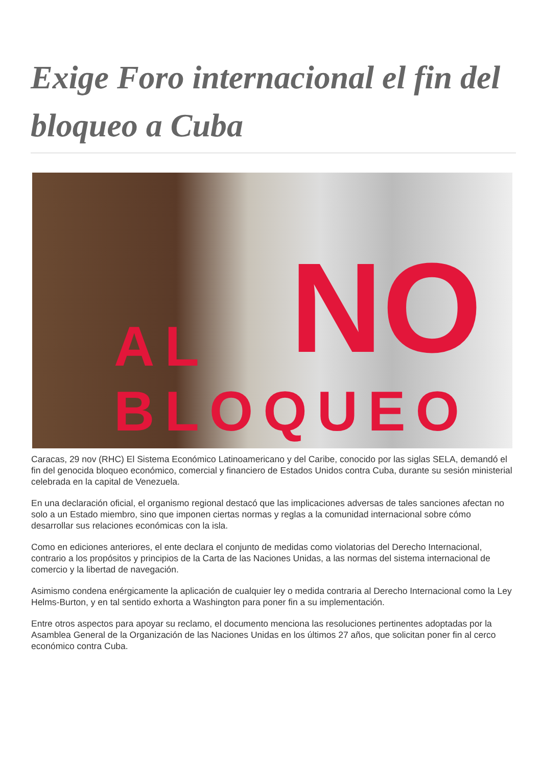Exige Foro internacional el fin del bloqueo a Cuba
NO
AL BLOQUEO
Caracas, 29 nov (RHC) El Sistema Económico Latinoamericano y del Caribe, conocido por las siglas SELA, demandó el fin del genocida bloqueo económico, comercial y financiero de Estados Unidos contra Cuba, durante su sesión ministerial celebrada en la capital de Venezuela.
En una declaración oficial, el organismo regional destacó que las implicaciones adversas de tales sanciones afectan no solo a un Estado miembro, sino que imponen ciertas normas y reglas a la comunidad internacional sobre cómo desarrollar sus relaciones económicas con la isla.
Como en ediciones anteriores, el ente declara el conjunto de medidas como violatorias del Derecho Internacional, contrario a los propósitos y principios de la Carta de las Naciones Unidas, a las normas del sistema internacional de comercio y la libertad de navegación.
Asimismo condena enérgicamente la aplicación de cualquier ley o medida contraria al Derecho Internacional como la Ley Helms-Burton, y en tal sentido exhorta a Washington para poner fin a su implementación.
Entre otros aspectos para apoyar su reclamo, el documento menciona las resoluciones pertinentes adoptadas por la Asamblea General de la Organización de las Naciones Unidas en los últimos 27 años, que solicitan poner fin al cerco económico contra Cuba.